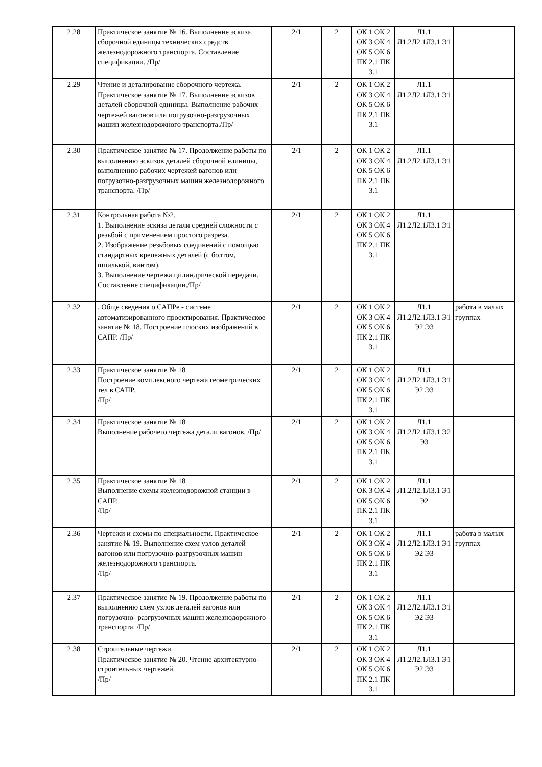| 2.28 | Практическое занятие № 16. Выполнение эскиза сборочной единицы технических средств железнодорожного транспорта. Составление спецификации. /Пр/ | 2/1 | 2 | ОК 1 ОК 2 ОК 3 ОК 4 ОК 5 ОК 6 ПК 2.1 ПК 3.1 | Л1.1 Л1.2Л2.1Л3.1 Э1 | |
| 2.29 | Чтение и деталирование сборочного чертежа. Практическое занятие № 17. Выполнение эскизов деталей сборочной единицы. Выполнение рабочих чертежей вагонов или погрузочно-разгрузочных машин железнодорожного транспорта./Пр/ | 2/1 | 2 | ОК 1 ОК 2 ОК 3 ОК 4 ОК 5 ОК 6 ПК 2.1 ПК 3.1 | Л1.1 Л1.2Л2.1Л3.1 Э1 | |
| 2.30 | Практическое занятие № 17. Продолжение работы по выполнению эскизов деталей сборочной единицы, выполнению рабочих чертежей вагонов или погрузочно-разгрузочных машин железнодорожного транспорта. /Пр/ | 2/1 | 2 | ОК 1 ОК 2 ОК 3 ОК 4 ОК 5 ОК 6 ПК 2.1 ПК 3.1 | Л1.1 Л1.2Л2.1Л3.1 Э1 | |
| 2.31 | Контрольная работа №2. 1. Выполнение эскиза детали средней сложности с резьбой с применением простого разреза. 2. Изображение резьбовых соединений с помощью стандартных крепежных деталей (с болтом, шпилькой, винтом). 3. Выполнение чертежа цилиндрической передачи. Составление спецификации./Пр/ | 2/1 | 2 | ОК 1 ОК 2 ОК 3 ОК 4 ОК 5 ОК 6 ПК 2.1 ПК 3.1 | Л1.1 Л1.2Л2.1Л3.1 Э1 | |
| 2.32 | . Обще сведения о САПРе - системе автоматизированного проектирования. Практическое занятие № 18. Построение плоских изображений в САПР. /Пр/ | 2/1 | 2 | ОК 1 ОК 2 ОК 3 ОК 4 ОК 5 ОК 6 ПК 2.1 ПК 3.1 | Л1.1 Л1.2Л2.1Л3.1 Э1 Э2 Э3 | работа в малых группах |
| 2.33 | Практическое занятие № 18 Построение комплексного чертежа геометрических тел в САПР. /Пр/ | 2/1 | 2 | ОК 1 ОК 2 ОК 3 ОК 4 ОК 5 ОК 6 ПК 2.1 ПК 3.1 | Л1.1 Л1.2Л2.1Л3.1 Э1 Э2 Э3 | |
| 2.34 | Практическое занятие № 18 Выполнение рабочего чертежа детали вагонов. /Пр/ | 2/1 | 2 | ОК 1 ОК 2 ОК 3 ОК 4 ОК 5 ОК 6 ПК 2.1 ПК 3.1 | Л1.1 Л1.2Л2.1Л3.1 Э2 Э3 | |
| 2.35 | Практическое занятие № 18 Выполнение схемы железнодорожной станции в САПР. /Пр/ | 2/1 | 2 | ОК 1 ОК 2 ОК 3 ОК 4 ОК 5 ОК 6 ПК 2.1 ПК 3.1 | Л1.1 Л1.2Л2.1Л3.1 Э1 Э2 | |
| 2.36 | Чертежи и схемы по специальности. Практическое занятие № 19. Выполнение схем узлов деталей вагонов или погрузочно-разгрузочных машин железнодорожного транспорта. /Пр/ | 2/1 | 2 | ОК 1 ОК 2 ОК 3 ОК 4 ОК 5 ОК 6 ПК 2.1 ПК 3.1 | Л1.1 Л1.2Л2.1Л3.1 Э1 Э2 Э3 | работа в малых группах |
| 2.37 | Практическое занятие № 19. Продолжение работы по выполнению схем узлов деталей вагонов или погрузочно- разгрузочных машин железнодорожного транспорта. /Пр/ | 2/1 | 2 | ОК 1 ОК 2 ОК 3 ОК 4 ОК 5 ОК 6 ПК 2.1 ПК 3.1 | Л1.1 Л1.2Л2.1Л3.1 Э1 Э2 Э3 | |
| 2.38 | Строительные чертежи. Практическое занятие № 20. Чтение архитектурно-строительных чертежей. /Пр/ | 2/1 | 2 | ОК 1 ОК 2 ОК 3 ОК 4 ОК 5 ОК 6 ПК 2.1 ПК 3.1 | Л1.1 Л1.2Л2.1Л3.1 Э1 Э2 Э3 | |